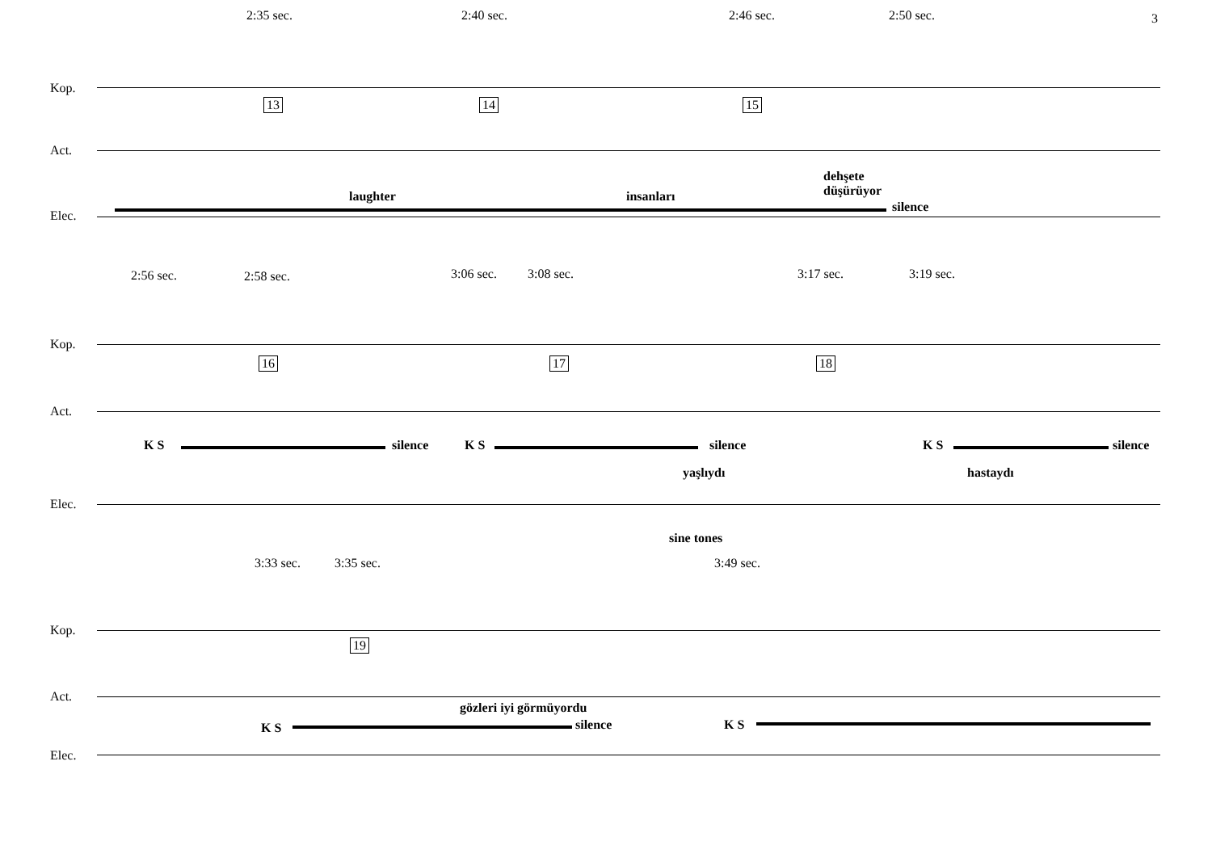3
2:35 sec. 2:40 sec. 2:46 sec. 2:50 sec.
Kop.
13 14 15
Act.
laughter insanları
dehşete
düşürüyor
silence
Elec.
2:56 sec. 2:58 sec. 3:06 sec. 3:08 sec. 3:17 sec. 3:19 sec.
Kop.
16 17 18
Act.
K S silence K S silence K S silence
yaşlıydı hastaydı
Elec.
sine tones
3:33 sec. 3:35 sec. 3:49 sec.
Kop.
19
Act.
gözleri iyi görmüyordu
K S silence K S
Elec.